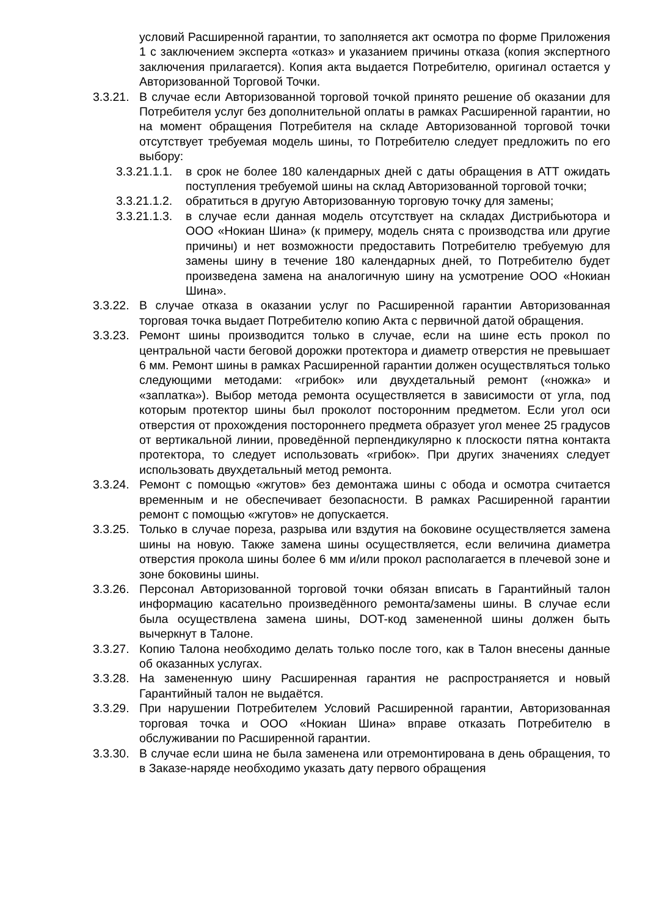условий Расширенной гарантии, то заполняется акт осмотра по форме Приложения 1 с заключением эксперта «отказ» и указанием причины отказа (копия экспертного заключения прилагается). Копия акта выдается Потребителю, оригинал остается у Авторизованной Торговой Точки.
3.3.21. В случае если Авторизованной торговой точкой принято решение об оказании для Потребителя услуг без дополнительной оплаты в рамках Расширенной гарантии, но на момент обращения Потребителя на складе Авторизованной торговой точки отсутствует требуемая модель шины, то Потребителю следует предложить по его выбору:
3.3.21.1.1. в срок не более 180 календарных дней с даты обращения в АТТ ожидать поступления требуемой шины на склад Авторизованной торговой точки;
3.3.21.1.2. обратиться в другую Авторизованную торговую точку для замены;
3.3.21.1.3. в случае если данная модель отсутствует на складах Дистрибьютора и ООО «Нокиан Шина» (к примеру, модель снята с производства или другие причины) и нет возможности предоставить Потребителю требуемую для замены шину в течение 180 календарных дней, то Потребителю будет произведена замена на аналогичную шину на усмотрение ООО «Нокиан Шина».
3.3.22. В случае отказа в оказании услуг по Расширенной гарантии Авторизованная торговая точка выдает Потребителю копию Акта с первичной датой обращения.
3.3.23. Ремонт шины производится только в случае, если на шине есть прокол по центральной части беговой дорожки протектора и диаметр отверстия не превышает 6 мм. Ремонт шины в рамках Расширенной гарантии должен осуществляться только следующими методами: «грибок» или двухдетальный ремонт («ножка» и «заплатка»). Выбор метода ремонта осуществляется в зависимости от угла, под которым протектор шины был проколот посторонним предметом. Если угол оси отверстия от прохождения постороннего предмета образует угол менее 25 градусов от вертикальной линии, проведённой перпендикулярно к плоскости пятна контакта протектора, то следует использовать «грибок». При других значениях следует использовать двухдетальный метод ремонта.
3.3.24. Ремонт с помощью «жгутов» без демонтажа шины с обода и осмотра считается временным и не обеспечивает безопасности. В рамках Расширенной гарантии ремонт с помощью «жгутов» не допускается.
3.3.25. Только в случае пореза, разрыва или вздутия на боковине осуществляется замена шины на новую. Также замена шины осуществляется, если величина диаметра отверстия прокола шины более 6 мм и/или прокол располагается в плечевой зоне и зоне боковины шины.
3.3.26. Персонал Авторизованной торговой точки обязан вписать в Гарантийный талон информацию касательно произведённого ремонта/замены шины. В случае если была осуществлена замена шины, DOT-код замененной шины должен быть вычеркнут в Талоне.
3.3.27. Копию Талона необходимо делать только после того, как в Талон внесены данные об оказанных услугах.
3.3.28. На замененную шину Расширенная гарантия не распространяется и новый Гарантийный талон не выдаётся.
3.3.29. При нарушении Потребителем Условий Расширенной гарантии, Авторизованная торговая точка и ООО «Нокиан Шина» вправе отказать Потребителю в обслуживании по Расширенной гарантии.
3.3.30. В случае если шина не была заменена или отремонтирована в день обращения, то в Заказе-наряде необходимо указать дату первого обращения